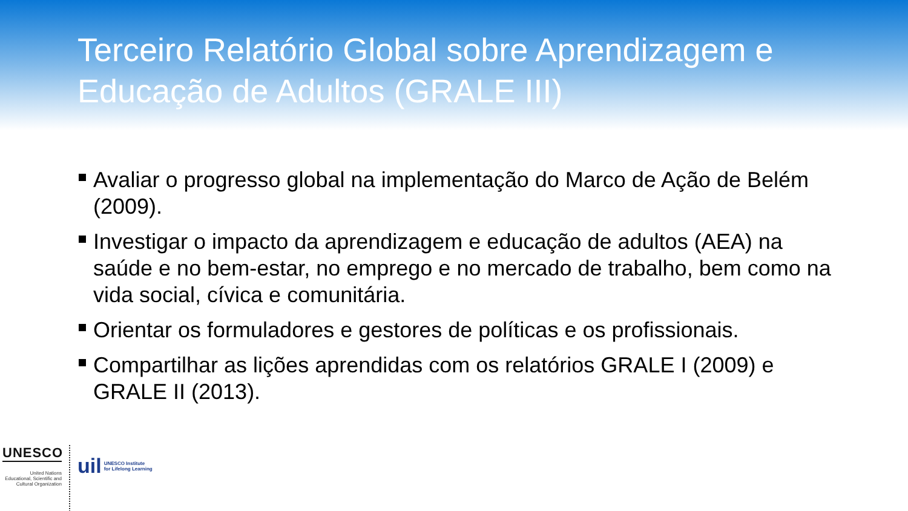Terceiro Relatório Global sobre Aprendizagem e Educação de Adultos (GRALE III)
Avaliar o progresso global na implementação do Marco de Ação de Belém (2009).
Investigar o impacto da aprendizagem e educação de adultos (AEA) na saúde e no bem-estar, no emprego e no mercado de trabalho, bem como na vida social, cívica e comunitária.
Orientar os formuladores e gestores de políticas e os profissionais.
Compartilhar as lições aprendidas com os relatórios GRALE I (2009) e GRALE II (2013).
UNESCO
United Nations
Educational, Scientific and
Cultural Organization
uil UNESCO Institute
for Lifelong Learning